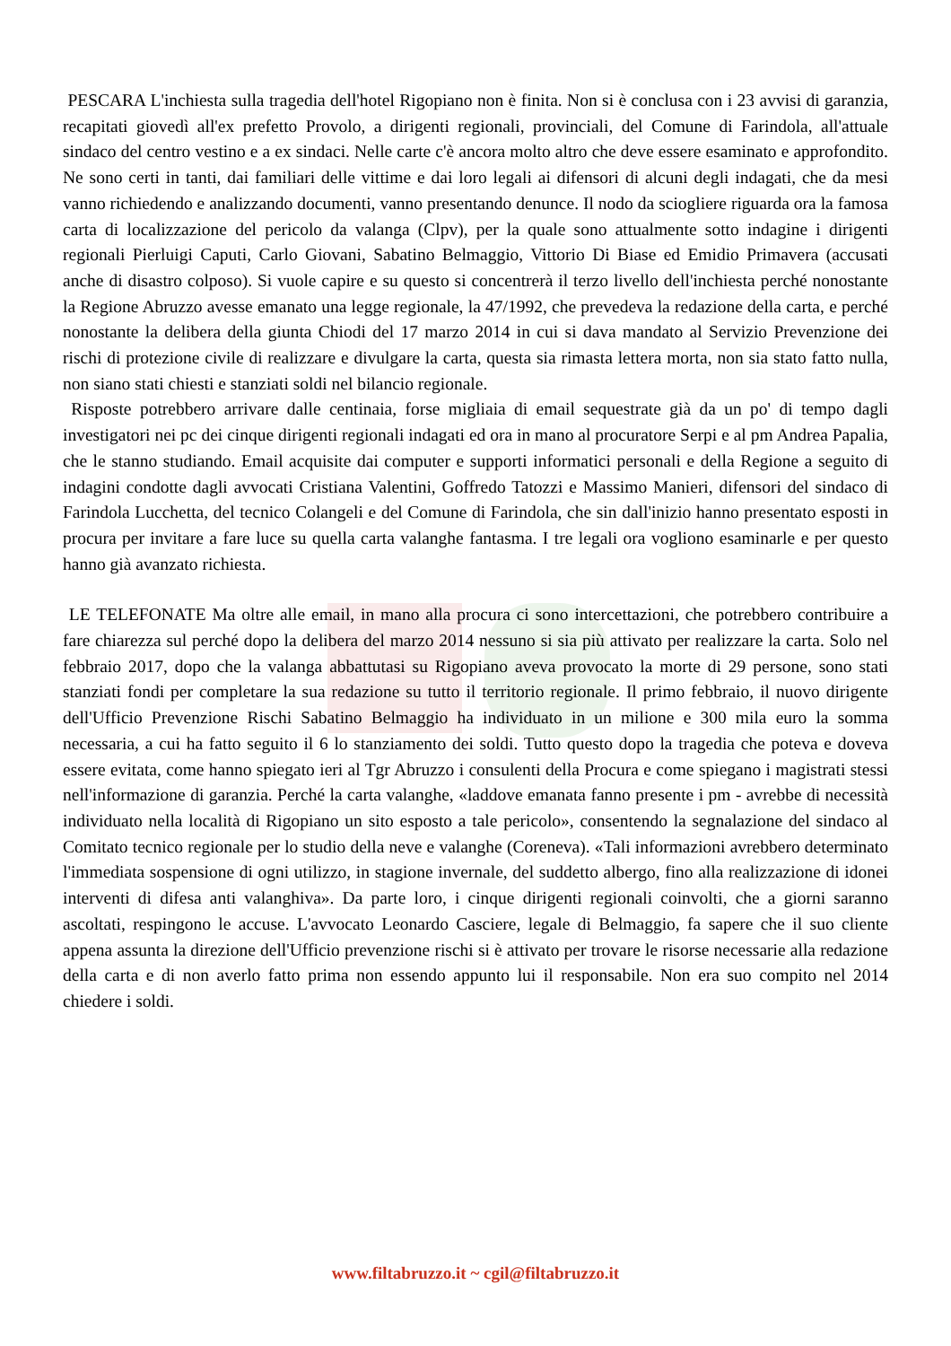PESCARA L'inchiesta sulla tragedia dell'hotel Rigopiano non è finita. Non si è conclusa con i 23 avvisi di garanzia, recapitati giovedì all'ex prefetto Provolo, a dirigenti regionali, provinciali, del Comune di Farindola, all'attuale sindaco del centro vestino e a ex sindaci. Nelle carte c'è ancora molto altro che deve essere esaminato e approfondito. Ne sono certi in tanti, dai familiari delle vittime e dai loro legali ai difensori di alcuni degli indagati, che da mesi vanno richiedendo e analizzando documenti, vanno presentando denunce. Il nodo da sciogliere riguarda ora la famosa carta di localizzazione del pericolo da valanga (Clpv), per la quale sono attualmente sotto indagine i dirigenti regionali Pierluigi Caputi, Carlo Giovani, Sabatino Belmaggio, Vittorio Di Biase ed Emidio Primavera (accusati anche di disastro colposo). Si vuole capire e su questo si concentrerà il terzo livello dell'inchiesta perché nonostante la Regione Abruzzo avesse emanato una legge regionale, la 47/1992, che prevedeva la redazione della carta, e perché nonostante la delibera della giunta Chiodi del 17 marzo 2014 in cui si dava mandato al Servizio Prevenzione dei rischi di protezione civile di realizzare e divulgare la carta, questa sia rimasta lettera morta, non sia stato fatto nulla, non siano stati chiesti e stanziati soldi nel bilancio regionale.
Risposte potrebbero arrivare dalle centinaia, forse migliaia di email sequestrate già da un po' di tempo dagli investigatori nei pc dei cinque dirigenti regionali indagati ed ora in mano al procuratore Serpi e al pm Andrea Papalia, che le stanno studiando. Email acquisite dai computer e supporti informatici personali e della Regione a seguito di indagini condotte dagli avvocati Cristiana Valentini, Goffredo Tatozzi e Massimo Manieri, difensori del sindaco di Farindola Lucchetta, del tecnico Colangeli e del Comune di Farindola, che sin dall'inizio hanno presentato esposti in procura per invitare a fare luce su quella carta valanghe fantasma. I tre legali ora vogliono esaminarle e per questo hanno già avanzato richiesta.
LE TELEFONATE Ma oltre alle email, in mano alla procura ci sono intercettazioni, che potrebbero contribuire a fare chiarezza sul perché dopo la delibera del marzo 2014 nessuno si sia più attivato per realizzare la carta. Solo nel febbraio 2017, dopo che la valanga abbattutasi su Rigopiano aveva provocato la morte di 29 persone, sono stati stanziati fondi per completare la sua redazione su tutto il territorio regionale. Il primo febbraio, il nuovo dirigente dell'Ufficio Prevenzione Rischi Sabatino Belmaggio ha individuato in un milione e 300 mila euro la somma necessaria, a cui ha fatto seguito il 6 lo stanziamento dei soldi. Tutto questo dopo la tragedia che poteva e doveva essere evitata, come hanno spiegato ieri al Tgr Abruzzo i consulenti della Procura e come spiegano i magistrati stessi nell'informazione di garanzia. Perché la carta valanghe, «laddove emanata fanno presente i pm - avrebbe di necessità individuato nella località di Rigopiano un sito esposto a tale pericolo», consentendo la segnalazione del sindaco al Comitato tecnico regionale per lo studio della neve e valanghe (Coreneva). «Tali informazioni avrebbero determinato l'immediata sospensione di ogni utilizzo, in stagione invernale, del suddetto albergo, fino alla realizzazione di idonei interventi di difesa anti valanghiva». Da parte loro, i cinque dirigenti regionali coinvolti, che a giorni saranno ascoltati, respingono le accuse. L'avvocato Leonardo Casciere, legale di Belmaggio, fa sapere che il suo cliente appena assunta la direzione dell'Ufficio prevenzione rischi si è attivato per trovare le risorse necessarie alla redazione della carta e di non averlo fatto prima non essendo appunto lui il responsabile. Non era suo compito nel 2014 chiedere i soldi.
www.filtabruzzo.it ~ cgil@filtabruzzo.it